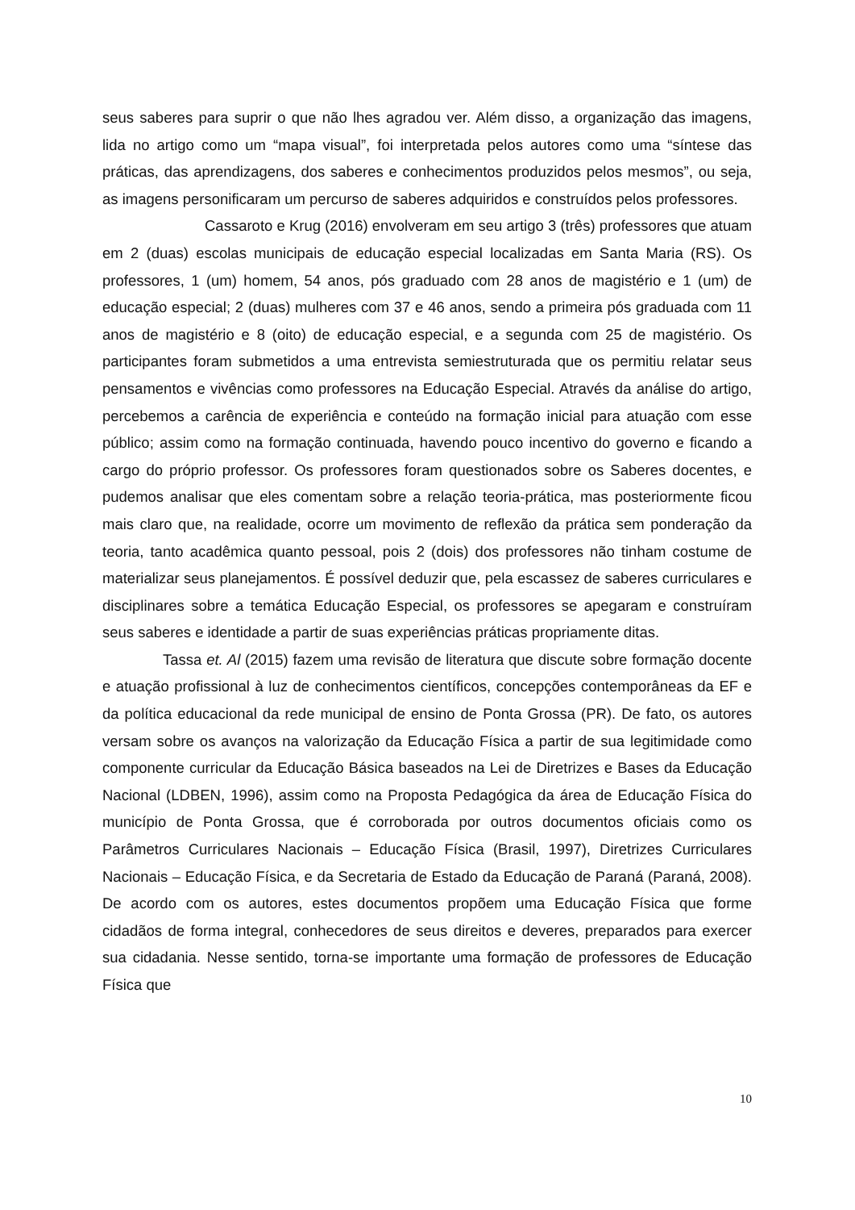seus saberes para suprir o que não lhes agradou ver. Além disso, a organização das imagens, lida no artigo como um “mapa visual”, foi interpretada pelos autores como uma “síntese das práticas, das aprendizagens, dos saberes e conhecimentos produzidos pelos mesmos”, ou seja, as imagens personificaram um percurso de saberes adquiridos e construídos pelos professores.
Cassaroto e Krug (2016) envolveram em seu artigo 3 (três) professores que atuam em 2 (duas) escolas municipais de educação especial localizadas em Santa Maria (RS). Os professores, 1 (um) homem, 54 anos, pós graduado com 28 anos de magistério e 1 (um) de educação especial; 2 (duas) mulheres com 37 e 46 anos, sendo a primeira pós graduada com 11 anos de magistério e 8 (oito) de educação especial, e a segunda com 25 de magistério. Os participantes foram submetidos a uma entrevista semiestruturada que os permitiu relatar seus pensamentos e vivências como professores na Educação Especial. Através da análise do artigo, percebemos a carência de experiência e conteúdo na formação inicial para atuação com esse público; assim como na formação continuada, havendo pouco incentivo do governo e ficando a cargo do próprio professor. Os professores foram questionados sobre os Saberes docentes, e pudemos analisar que eles comentam sobre a relação teoria-prática, mas posteriormente ficou mais claro que, na realidade, ocorre um movimento de reflexão da prática sem ponderação da teoria, tanto acadêmica quanto pessoal, pois 2 (dois) dos professores não tinham costume de materializar seus planejamentos. É possível deduzir que, pela escassez de saberes curriculares e disciplinares sobre a temática Educação Especial, os professores se apegaram e construíram seus saberes e identidade a partir de suas experiências práticas propriamente ditas.
Tassa et. Al (2015) fazem uma revisão de literatura que discute sobre formação docente e atuação profissional à luz de conhecimentos científicos, concepções contemporâneas da EF e da política educacional da rede municipal de ensino de Ponta Grossa (PR). De fato, os autores versam sobre os avanços na valorização da Educação Física a partir de sua legitimidade como componente curricular da Educação Básica baseados na Lei de Diretrizes e Bases da Educação Nacional (LDBEN, 1996), assim como na Proposta Pedagógica da área de Educação Física do município de Ponta Grossa, que é corroborada por outros documentos oficiais como os Parâmetros Curriculares Nacionais – Educação Física (Brasil, 1997), Diretrizes Curriculares Nacionais – Educação Física, e da Secretaria de Estado da Educação de Paraná (Paraná, 2008). De acordo com os autores, estes documentos propõem uma Educação Física que forme cidadãos de forma integral, conhecedores de seus direitos e deveres, preparados para exercer sua cidadania. Nesse sentido, torna-se importante uma formação de professores de Educação Física que
10